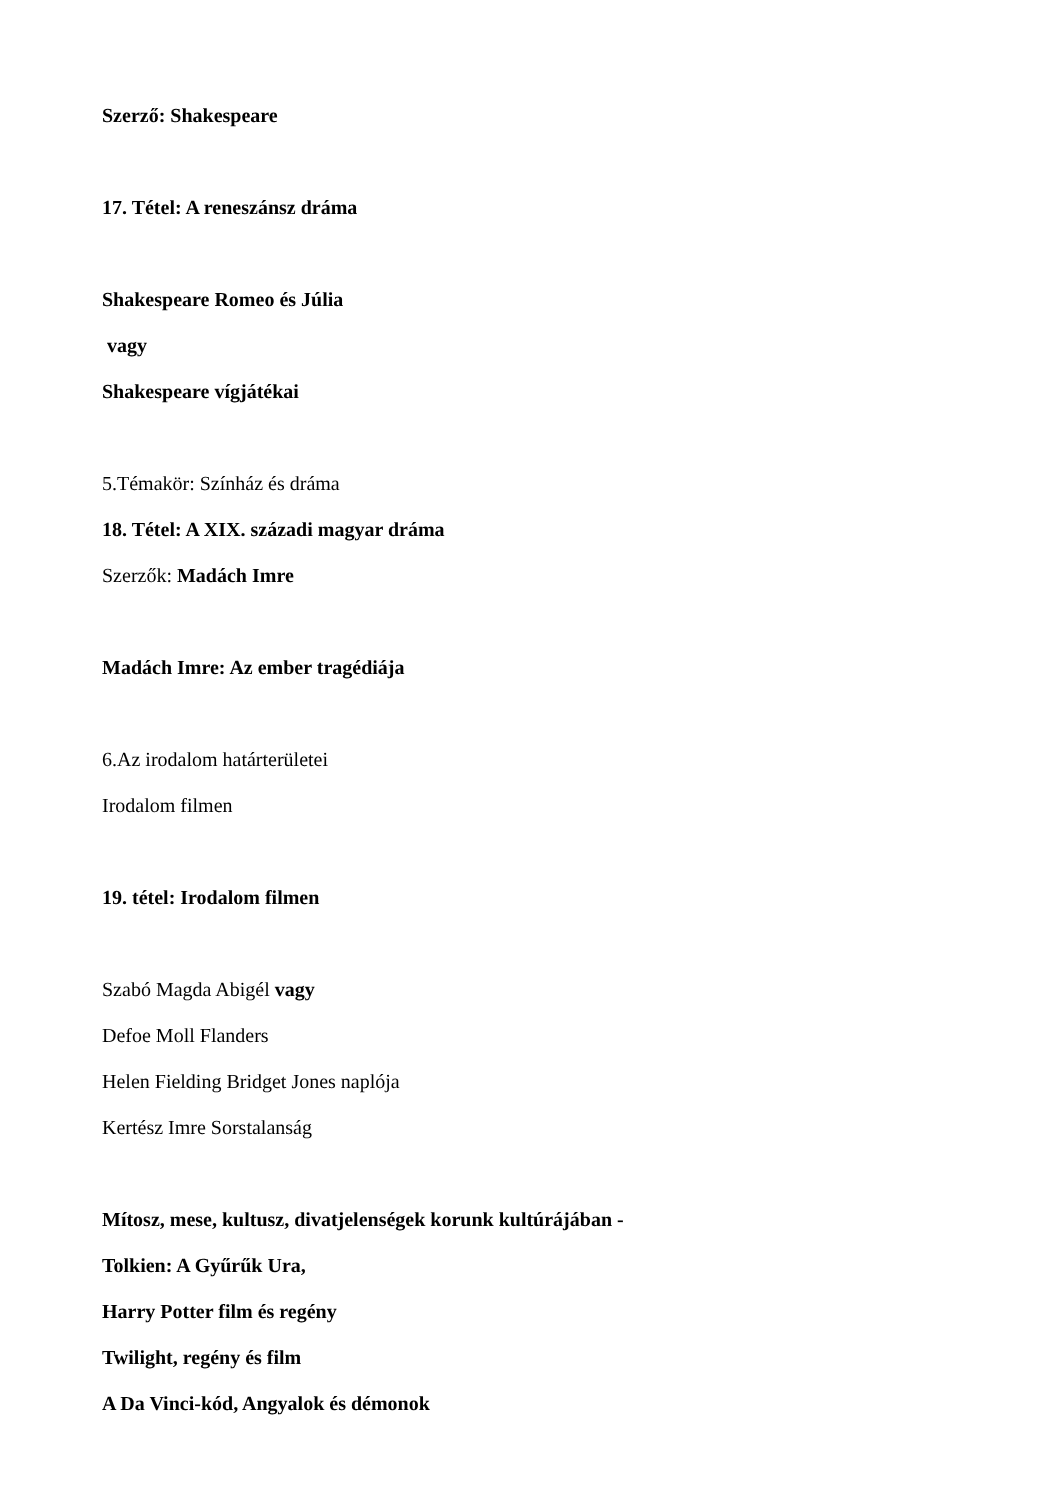Szerző: Shakespeare
17. Tétel: A reneszánsz dráma
Shakespeare Romeo és Júlia
vagy
Shakespeare vígjátékai
5.Témakör: Színház és dráma
18. Tétel: A XIX. századi magyar dráma
Szerzők: Madách Imre
Madách Imre: Az ember tragédiája
6.Az irodalom határterületei
Irodalom filmen
19. tétel: Irodalom filmen
Szabó Magda Abigél vagy
Defoe Moll Flanders
Helen Fielding Bridget Jones naplója
Kertész Imre Sorstalanság
Mítosz, mese, kultusz, divatjelenségek korunk kultúrájában -
Tolkien: A Gyűrűk Ura,
Harry Potter film és regény
Twilight, regény és film
A Da Vinci-kód, Angyalok és démonok